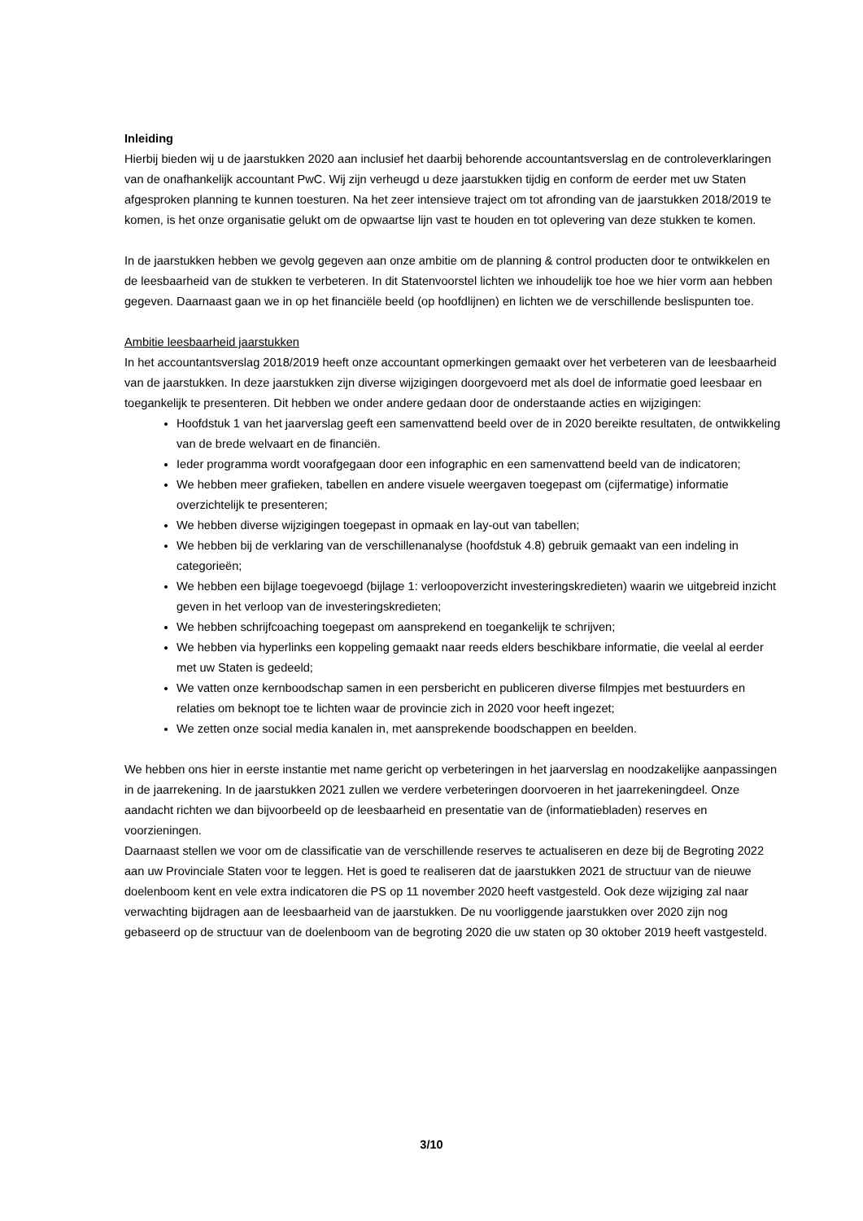Inleiding
Hierbij bieden wij u de jaarstukken 2020 aan inclusief het daarbij behorende accountantsverslag en de controleverklaringen van de onafhankelijk accountant PwC. Wij zijn verheugd u deze jaarstukken tijdig en conform de eerder met uw Staten afgesproken planning te kunnen toesturen. Na het zeer intensieve traject om tot afronding van de jaarstukken 2018/2019 te komen, is het onze organisatie gelukt om de opwaartse lijn vast te houden en tot oplevering van deze stukken te komen.
In de jaarstukken hebben we gevolg gegeven aan onze ambitie om de planning & control producten door te ontwikkelen en de leesbaarheid van de stukken te verbeteren. In dit Statenvoorstel lichten we inhoudelijk toe hoe we hier vorm aan hebben gegeven. Daarnaast gaan we in op het financiële beeld (op hoofdlijnen) en lichten we de verschillende beslispunten toe.
Ambitie leesbaarheid jaarstukken
In het accountantsverslag 2018/2019 heeft onze accountant opmerkingen gemaakt over het verbeteren van de leesbaarheid van de jaarstukken. In deze jaarstukken zijn diverse wijzigingen doorgevoerd met als doel de informatie goed leesbaar en toegankelijk te presenteren. Dit hebben we onder andere gedaan door de onderstaande acties en wijzigingen:
Hoofdstuk 1 van het jaarverslag geeft een samenvattend beeld over de in 2020 bereikte resultaten, de ontwikkeling van de brede welvaart en de financiën.
Ieder programma wordt voorafgegaan door een infographic en een samenvattend beeld van de indicatoren;
We hebben meer grafieken, tabellen en andere visuele weergaven toegepast om (cijfermatige) informatie overzichtelijk te presenteren;
We hebben diverse wijzigingen toegepast in opmaak en lay-out van tabellen;
We hebben bij de verklaring van de verschillenanalyse (hoofdstuk 4.8) gebruik gemaakt van een indeling in categorieën;
We hebben een bijlage toegevoegd (bijlage 1: verloopoverzicht investeringskredieten) waarin we uitgebreid inzicht geven in het verloop van de investeringskredieten;
We hebben schrijfcoaching toegepast om aansprekend en toegankelijk te schrijven;
We hebben via hyperlinks een koppeling gemaakt naar reeds elders beschikbare informatie, die veelal al eerder met uw Staten is gedeeld;
We vatten onze kernboodschap samen in een persbericht en publiceren diverse filmpjes met bestuurders en relaties om beknopt toe te lichten waar de provincie zich in 2020 voor heeft ingezet;
We zetten onze social media kanalen in, met aansprekende boodschappen en beelden.
We hebben ons hier in eerste instantie met name gericht op verbeteringen in het jaarverslag en noodzakelijke aanpassingen in de jaarrekening. In de jaarstukken 2021 zullen we verdere verbeteringen doorvoeren in het jaarrekeningdeel. Onze aandacht richten we dan bijvoorbeeld op de leesbaarheid en presentatie van de (informatiebladen) reserves en voorzieningen.
Daarnaast stellen we voor om de classificatie van de verschillende reserves te actualiseren en deze bij de Begroting 2022 aan uw Provinciale Staten voor te leggen. Het is goed te realiseren dat de jaarstukken 2021 de structuur van de nieuwe doelenboom kent en vele extra indicatoren die PS op 11 november 2020 heeft vastgesteld. Ook deze wijziging zal naar verwachting bijdragen aan de leesbaarheid van de jaarstukken. De nu voorliggende jaarstukken over 2020 zijn nog gebaseerd op de structuur van de doelenboom van de begroting 2020 die uw staten op 30 oktober 2019 heeft vastgesteld.
3/10